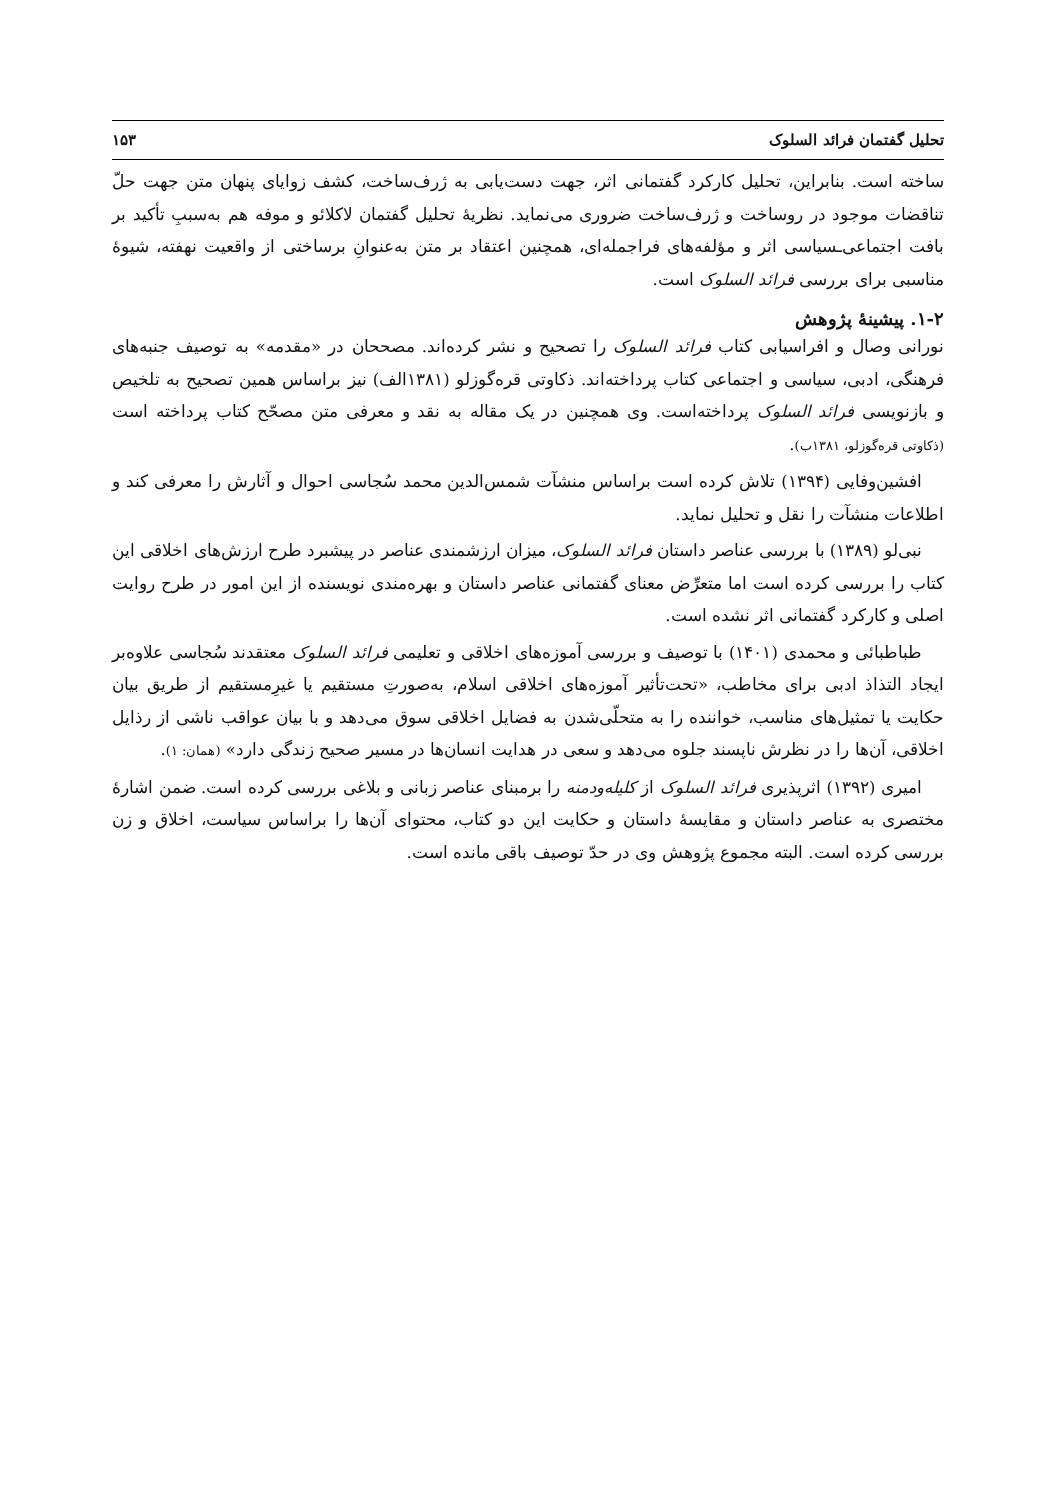تحلیل گفتمان فرائد السلوک ۱۵۳
ساخته است. بنابراین، تحلیل کارکرد گفتمانی اثر، جهت دست‌یابی به ژرف‌ساخت، کشف زوایای پنهان متن جهت حلّ تناقضات موجود در روساخت و ژرف‌ساخت ضروری می‌نماید. نظریهٔ تحلیل گفتمان لاکلائو و موفه هم به‌سببِ تأکید بر بافت اجتماعی‌ـسیاسی اثر و مؤلفه‌های فراجمله‌ای، همچنین اعتقاد بر متن به‌عنوانِ برساختی از واقعیت نهفته، شیوهٔ مناسبی برای بررسی فرائد السلوک است.
۱-۲. پیشینهٔ پژوهش
نورانی وصال و افراسیابی کتاب فرائد السلوک را تصحیح و نشر کرده‌اند. مصححان در «مقدمه» به توصیف جنبه‌های فرهنگی، ادبی، سیاسی و اجتماعی کتاب پرداخته‌اند. ذکاوتی قره‌گوزلو (۱۳۸۱الف) نیز براساس همین تصحیح به تلخیص و بازنویسی فرائد السلوک پرداخته‌است. وی همچنین در یک مقاله به نقد و معرفی متن مصحّح کتاب پرداخته است (ذکاوتی قره‌گوزلو، ۱۳۸۱ب).
افشین‌وفایی (۱۳۹۴) تلاش کرده است براساس منشآت شمس‌الدین محمد سُجاسی احوال و آثارش را معرفی کند و اطلاعات منشآت را نقل و تحلیل نماید.
نبی‌لو (۱۳۸۹) با بررسی عناصر داستان فرائد السلوک، میزان ارزشمندی عناصر در پیشبرد طرح ارزش‌های اخلاقی این کتاب را بررسی کرده است اما متعرِّض معنای گفتمانی عناصر داستان و بهره‌مندی نویسنده از این امور در طرح روایت اصلی و کارکرد گفتمانی اثر نشده است.
طباطبائی و محمدی (۱۴۰۱) با توصیف و بررسی آموزه‌های اخلاقی و تعلیمی فرائد السلوک معتقدند سُجاسی علاوه‌بر ایجاد التذاذ ادبی برای مخاطب، «تحت‌تأثیر آموزه‌های اخلاقی اسلام، به‌صورتِ مستقیم یا غیرِمستقیم از طریق بیان حکایت یا تمثیل‌های مناسب، خواننده را به متحلّی‌شدن به فضایل اخلاقی سوق می‌دهد و با بیان عواقب ناشی از رذایل اخلاقی، آن‌ها را در نظرش ناپسند جلوه می‌دهد و سعی در هدایت انسان‌ها در مسیر صحیح زندگی دارد» (همان: ۱).
امیری (۱۳۹۲) اثرپذیری فرائد السلوک از کلیله‌ودمنه را برمبنای عناصر زبانی و بلاغی بررسی کرده است. ضمن اشارهٔ مختصری به عناصر داستان و مقایسهٔ داستان و حکایت این دو کتاب، محتوای آن‌ها را براساس سیاست، اخلاق و زن بررسی کرده است. البته مجموع پژوهش وی در حدّ توصیف باقی مانده است.